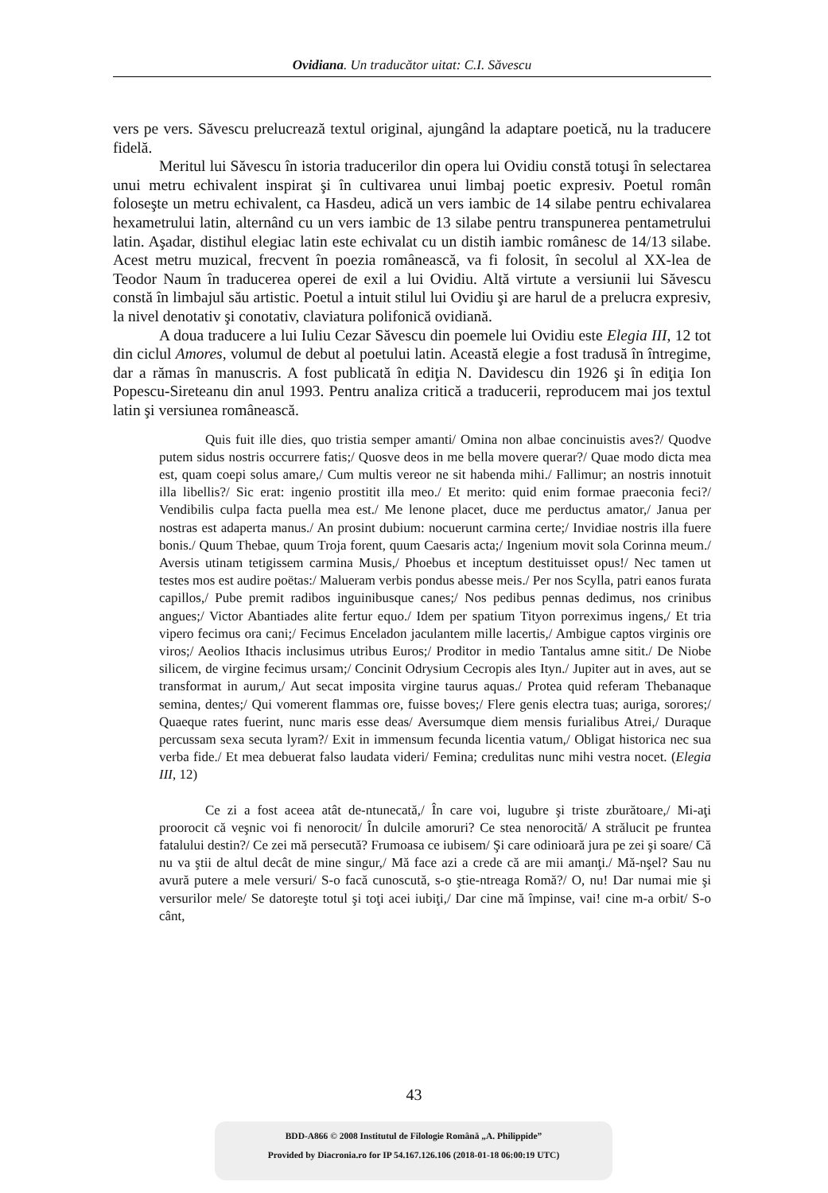Ovidiana. Un traducător uitat: C.I. Săvescu
vers pe vers. Săvescu prelucrează textul original, ajungând la adaptare poetică, nu la traducere fidelă.
Meritul lui Săvescu în istoria traducerilor din opera lui Ovidiu constă totuşi în selectarea unui metru echivalent inspirat şi în cultivarea unui limbaj poetic expresiv. Poetul român foloseşte un metru echivalent, ca Hasdeu, adică un vers iambic de 14 silabe pentru echivalarea hexametrului latin, alternând cu un vers iambic de 13 silabe pentru transpunerea pentametrului latin. Aşadar, distihul elegiac latin este echivalat cu un distih iambic românesc de 14/13 silabe. Acest metru muzical, frecvent în poezia românească, va fi folosit, în secolul al XX-lea de Teodor Naum în traducerea operei de exil a lui Ovidiu. Altă virtute a versiunii lui Săvescu constă în limbajul său artistic. Poetul a intuit stilul lui Ovidiu şi are harul de a prelucra expresiv, la nivel denotativ şi conotativ, claviatura polifonică ovidiană.
A doua traducere a lui Iuliu Cezar Săvescu din poemele lui Ovidiu este Elegia III, 12 tot din ciclul Amores, volumul de debut al poetului latin. Această elegie a fost tradusă în întregime, dar a rămas în manuscris. A fost publicată în ediţia N. Davidescu din 1926 şi în ediţia Ion Popescu-Sireteanu din anul 1993. Pentru analiza critică a traducerii, reproducem mai jos textul latin şi versiunea românească.
Quis fuit ille dies, quo tristia semper amanti/ Omina non albae concinuistis aves?/ Quodve putem sidus nostris occurrere fatis;/ Quosve deos in me bella movere querar?/ Quae modo dicta mea est, quam coepi solus amare,/ Cum multis vereor ne sit habenda mihi./ Fallimur; an nostris innotuit illa libellis?/ Sic erat: ingenio prostitit illa meo./ Et merito: quid enim formae praeconia feci?/ Vendibilis culpa facta puella mea est./ Me lenone placet, duce me perductus amator,/ Janua per nostras est adaperta manus./ An prosint dubium: nocuerunt carmina certe;/ Invidiae nostris illa fuere bonis./ Quum Thebae, quum Troja forent, quum Caesaris acta;/ Ingenium movit sola Corinna meum./ Aversis utinam tetigissem carmina Musis,/ Phoebus et inceptum destituisset opus!/ Nec tamen ut testes mos est audire poëtas:/ Malueram verbis pondus abesse meis./ Per nos Scylla, patri eanos furata capillos,/ Pube premit radibos inguinibusque canes;/ Nos pedibus pennas dedimus, nos crinibus angues;/ Victor Abantiades alite fertur equo./ Idem per spatium Tityon porreximus ingens,/ Et tria vipero fecimus ora cani;/ Fecimus Enceladon jaculantem mille lacertis,/ Ambigue captos virginis ore viros;/ Aeolios Ithacis inclusimus utribus Euros;/ Proditor in medio Tantalus amne sitit./ De Niobe silicem, de virgine fecimus ursam;/ Concinit Odrysium Cecropis ales Ityn./ Jupiter aut in aves, aut se transformat in aurum,/ Aut secat imposita virgine taurus aquas./ Protea quid referam Thebanaque semina, dentes;/ Qui vomerent flammas ore, fuisse boves;/ Flere genis electra tuas; auriga, sorores;/ Quaeque rates fuerint, nunc maris esse deas/ Aversumque diem mensis furialibus Atrei,/ Duraque percussam sexa secuta lyram?/ Exit in immensum fecunda licentia vatum,/ Obligat historica nec sua verba fide./ Et mea debuerat falso laudata videri/ Femina; credulitas nunc mihi vestra nocet. (Elegia III, 12)
Ce zi a fost aceea atât de-ntunecată,/ În care voi, lugubre şi triste zburătoare,/ Mi-aţi proorocit că veşnic voi fi nenorocit/ În dulcile amoruri? Ce stea nenorocită/ A strălucit pe fruntea fatalului destin?/ Ce zei mă persecută? Frumoasa ce iubisem/ Şi care odinioară jura pe zei şi soare/ Că nu va ştii de altul decât de mine singur,/ Mă face azi a crede că are mii amanţi./ Mă-nşel? Sau nu avură putere a mele versuri/ S-o facă cunoscută, s-o ştie-ntreaga Romă?/ O, nu! Dar numai mie şi versurilor mele/ Se datoreşte totul şi toţi acei iubiţi,/ Dar cine mă împinse, vai! cine m-a orbit/ S-o cânt,
43
BDD-A866 © 2008 Institutul de Filologie Română „A. Philippide”
Provided by Diacronia.ro for IP 54.167.126.106 (2018-01-18 06:00:19 UTC)